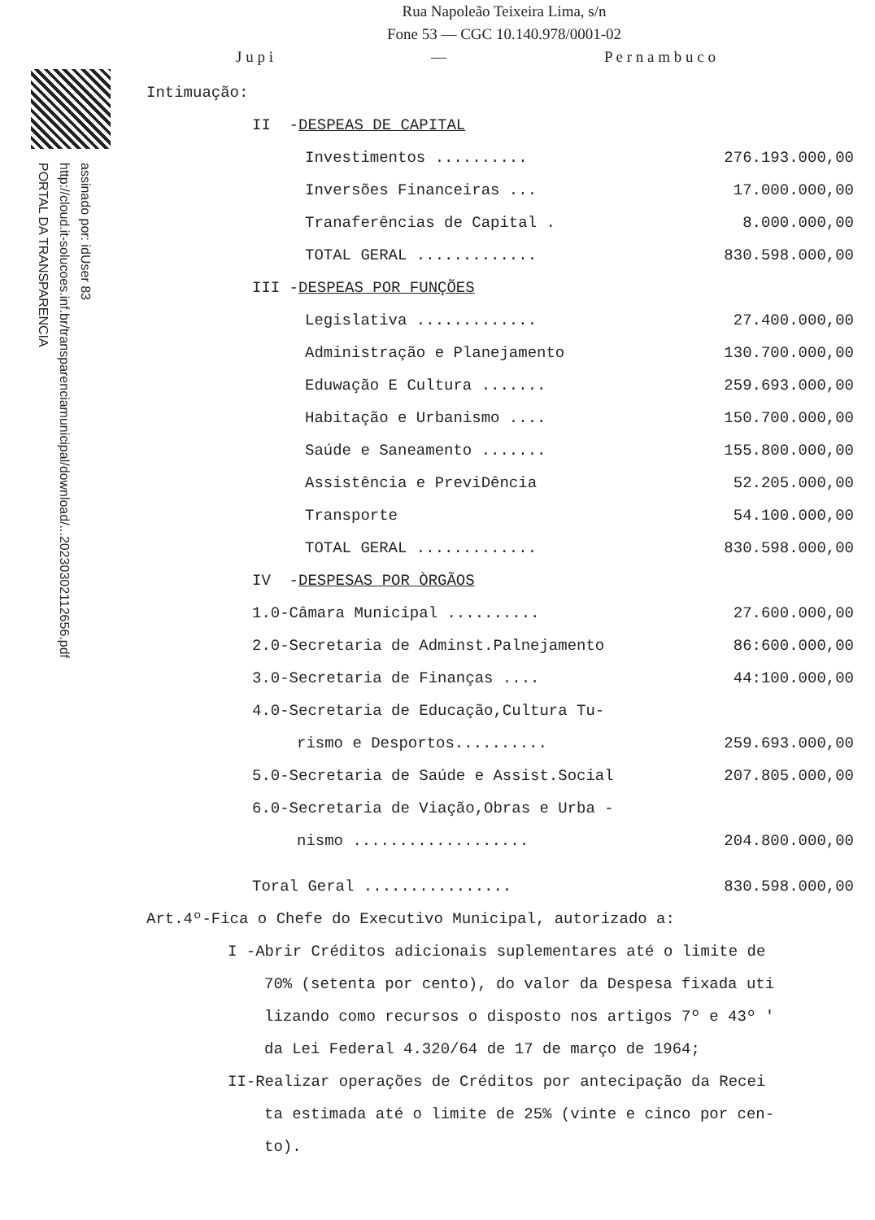assinado por: idUser 83
http://cloud.it-solucoes.inf.br/transparenciamunicipal/download/...20230302112656.pdf
PORTAL DA TRANSPARENCIA
Rua Napoleão Teixeira Lima, s/n
Fone 53 — CGC 10.140.978/0001-02
J u p i — P e r n a m b u c o
Intimuação:
| II - DESPEAS DE CAPITAL | |
| Investimentos .......... | 276.193.000,00 |
| Inversões Financeiras ... | 17.000.000,00 |
| Tranaferências de Capital . | 8.000.000,00 |
| TOTAL GERAL ............. | 830.598.000,00 |
| III - DESPEAS POR FUNÇÕES | |
| Legislativa ............. | 27.400.000,00 |
| Administração e Planejamento | 130.700.000,00 |
| Eduwação E Cultura ....... | 259.693.000,00 |
| Habitação e Urbanismo .... | 150.700.000,00 |
| Saúde e Saneamento ....... | 155.800.000,00 |
| Assistência e PreviDência | 52.205.000,00 |
| Transporte | 54.100.000,00 |
| TOTAL GERAL ............. | 830.598.000,00 |
| IV - DESPESAS POR ÒRGÃOS | |
| 1.0-Câmara Municipal .......... | 27.600.000,00 |
| 2.0-Secretaria de Adminst.Palnejamento | 86:600.000,00 |
| 3.0-Secretaria de Finanças .... | 44:100.000,00 |
| 4.0-Secretaria de Educação,Cultura Tu- | |
| rismo e Desportos.......... | 259.693.000,00 |
| 5.0-Secretaria de Saúde e Assist.Social | 207.805.000,00 |
| 6.0-Secretaria de Viação,Obras e Urba - | |
| nismo ................... | 204.800.000,00 |
| Toral Geral ................ | 830.598.000,00 |
Art.4º-Fica o Chefe do Executivo Municipal, autorizado a:
I -Abrir Créditos adicionais suplementares até o limite de
70% (setenta por cento), do valor da Despesa fixada uti
lizando como recursos o disposto nos artigos 7º e 43º '
da Lei Federal 4.320/64 de 17 de março de 1964;
II-Realizar operações de Créditos por antecipação da Recei
ta estimada até o limite de 25% (vinte e cinco por cen-
to).